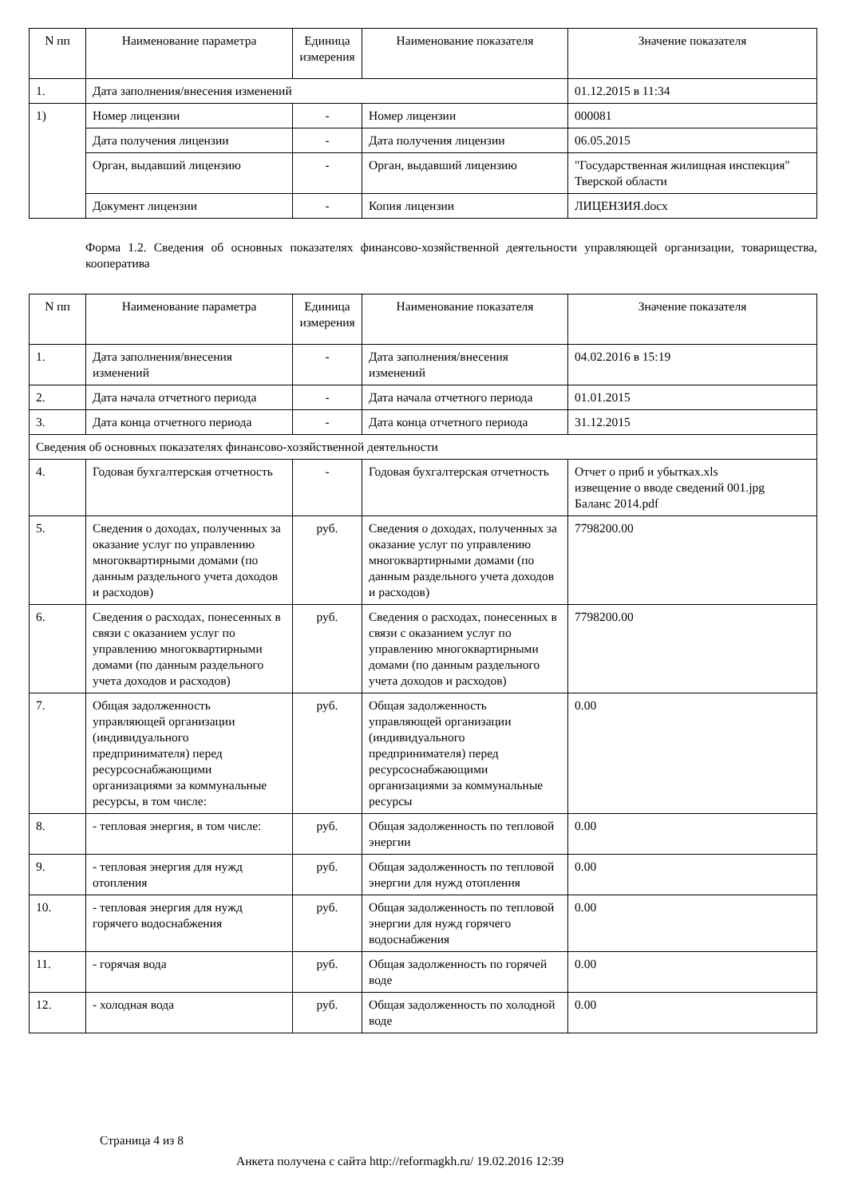| N пп | Наименование параметра | Единица измерения | Наименование показателя | Значение показателя |
| --- | --- | --- | --- | --- |
| 1. | Дата заполнения/внесения изменений | | | 01.12.2015 в 11:34 |
| 1) | Номер лицензии | - | Номер лицензии | 000081 |
| | Дата получения лицензии | - | Дата получения лицензии | 06.05.2015 |
| | Орган, выдавший лицензию | - | Орган, выдавший лицензию | "Государственная жилищная инспекция" Тверской области |
| | Документ лицензии | - | Копия лицензии | ЛИЦЕНЗИЯ.docx |
Форма 1.2. Сведения об основных показателях финансово-хозяйственной деятельности управляющей организации, товарищества, кооператива
| N пп | Наименование параметра | Единица измерения | Наименование показателя | Значение показателя |
| --- | --- | --- | --- | --- |
| 1. | Дата заполнения/внесения изменений | - | Дата заполнения/внесения изменений | 04.02.2016 в 15:19 |
| 2. | Дата начала отчетного периода | - | Дата начала отчетного периода | 01.01.2015 |
| 3. | Дата конца отчетного периода | - | Дата конца отчетного периода | 31.12.2015 |
| Сведения об основных показателях финансово-хозяйственной деятельности | | | | |
| 4. | Годовая бухгалтерская отчетность | - | Годовая бухгалтерская отчетность | Отчет о приб и убытках.xls извещение о вводе сведений 001.jpg Баланс 2014.pdf |
| 5. | Сведения о доходах, полученных за оказание услуг по управлению многоквартирными домами (по данным раздельного учета доходов и расходов) | руб. | Сведения о доходах, полученных за оказание услуг по управлению многоквартирными домами (по данным раздельного учета доходов и расходов) | 7798200.00 |
| 6. | Сведения о расходах, понесенных в связи с оказанием услуг по управлению многоквартирными домами (по данным раздельного учета доходов и расходов) | руб. | Сведения о расходах, понесенных в связи с оказанием услуг по управлению многоквартирными домами (по данным раздельного учета доходов и расходов) | 7798200.00 |
| 7. | Общая задолженность управляющей организации (индивидуального предпринимателя) перед ресурсоснабжающими организациями за коммунальные ресурсы, в том числе: | руб. | Общая задолженность управляющей организации (индивидуального предпринимателя) перед ресурсоснабжающими организациями за коммунальные ресурсы | 0.00 |
| 8. | - тепловая энергия, в том числе: | руб. | Общая задолженность по тепловой энергии | 0.00 |
| 9. | - тепловая энергия для нужд отопления | руб. | Общая задолженность по тепловой энергии для нужд отопления | 0.00 |
| 10. | - тепловая энергия для нужд горячего водоснабжения | руб. | Общая задолженность по тепловой энергии для нужд горячего водоснабжения | 0.00 |
| 11. | - горячая вода | руб. | Общая задолженность по горячей воде | 0.00 |
| 12. | - холодная вода | руб. | Общая задолженность по холодной воде | 0.00 |
Страница 4 из 8
Анкета получена с сайта http://reformagkh.ru/ 19.02.2016 12:39